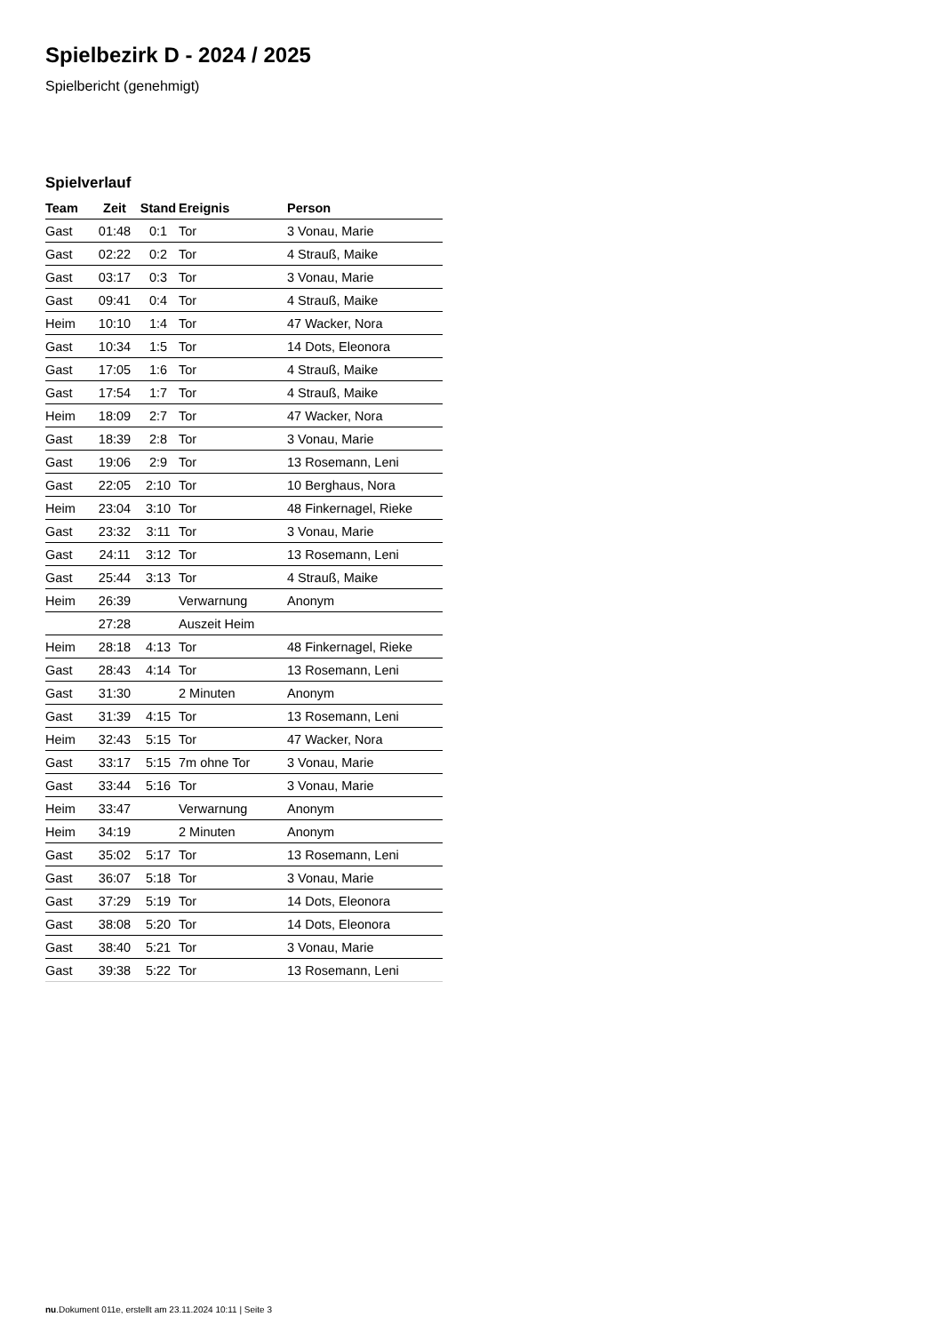Spielbezirk D - 2024 / 2025
Spielbericht (genehmigt)
Spielverlauf
| Team | Zeit | Stand | Ereignis | Person |
| --- | --- | --- | --- | --- |
| Gast | 01:48 | 0:1 | Tor | 3 Vonau, Marie |
| Gast | 02:22 | 0:2 | Tor | 4 Strauß, Maike |
| Gast | 03:17 | 0:3 | Tor | 3 Vonau, Marie |
| Gast | 09:41 | 0:4 | Tor | 4 Strauß, Maike |
| Heim | 10:10 | 1:4 | Tor | 47 Wacker, Nora |
| Gast | 10:34 | 1:5 | Tor | 14 Dots, Eleonora |
| Gast | 17:05 | 1:6 | Tor | 4 Strauß, Maike |
| Gast | 17:54 | 1:7 | Tor | 4 Strauß, Maike |
| Heim | 18:09 | 2:7 | Tor | 47 Wacker, Nora |
| Gast | 18:39 | 2:8 | Tor | 3 Vonau, Marie |
| Gast | 19:06 | 2:9 | Tor | 13 Rosemann, Leni |
| Gast | 22:05 | 2:10 | Tor | 10 Berghaus, Nora |
| Heim | 23:04 | 3:10 | Tor | 48 Finkernagel, Rieke |
| Gast | 23:32 | 3:11 | Tor | 3 Vonau, Marie |
| Gast | 24:11 | 3:12 | Tor | 13 Rosemann, Leni |
| Gast | 25:44 | 3:13 | Tor | 4 Strauß, Maike |
| Heim | 26:39 | | Verwarnung | Anonym |
| | 27:28 | | Auszeit Heim | |
| Heim | 28:18 | 4:13 | Tor | 48 Finkernagel, Rieke |
| Gast | 28:43 | 4:14 | Tor | 13 Rosemann, Leni |
| Gast | 31:30 | | 2 Minuten | Anonym |
| Gast | 31:39 | 4:15 | Tor | 13 Rosemann, Leni |
| Heim | 32:43 | 5:15 | Tor | 47 Wacker, Nora |
| Gast | 33:17 | 5:15 | 7m ohne Tor | 3 Vonau, Marie |
| Gast | 33:44 | 5:16 | Tor | 3 Vonau, Marie |
| Heim | 33:47 | | Verwarnung | Anonym |
| Heim | 34:19 | | 2 Minuten | Anonym |
| Gast | 35:02 | 5:17 | Tor | 13 Rosemann, Leni |
| Gast | 36:07 | 5:18 | Tor | 3 Vonau, Marie |
| Gast | 37:29 | 5:19 | Tor | 14 Dots, Eleonora |
| Gast | 38:08 | 5:20 | Tor | 14 Dots, Eleonora |
| Gast | 38:40 | 5:21 | Tor | 3 Vonau, Marie |
| Gast | 39:38 | 5:22 | Tor | 13 Rosemann, Leni |
nu.Dokument 011e, erstellt am 23.11.2024 10:11 | Seite 3